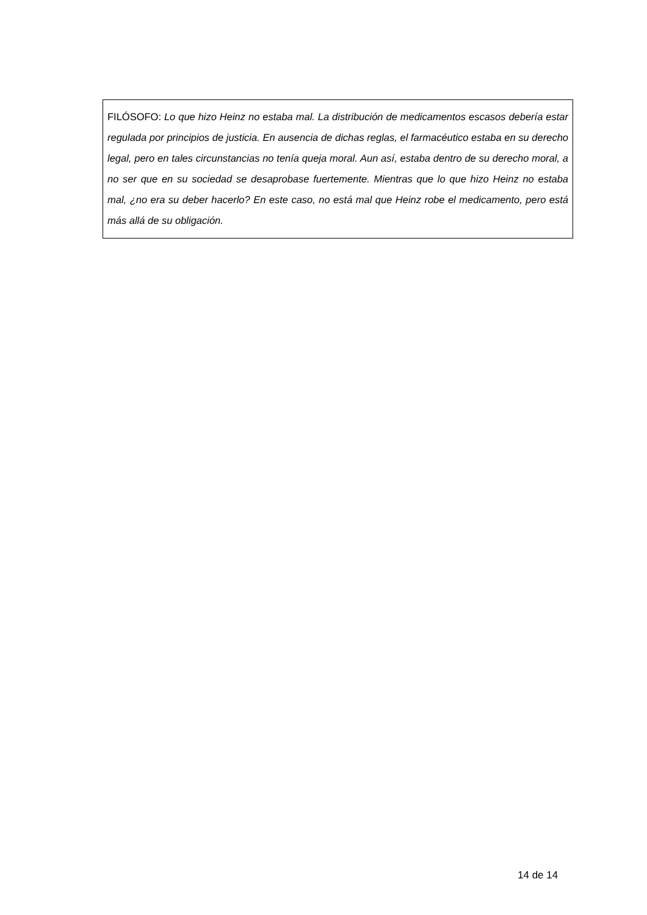FILÓSOFO: Lo que hizo Heinz no estaba mal. La distribución de medicamentos escasos debería estar regulada por principios de justicia. En ausencia de dichas reglas, el farmacéutico estaba en su derecho legal, pero en tales circunstancias no tenía queja moral. Aun así, estaba dentro de su derecho moral, a no ser que en su sociedad se desaprobase fuertemente. Mientras que lo que hizo Heinz no estaba mal, ¿no era su deber hacerlo? En este caso, no está mal que Heinz robe el medicamento, pero está más allá de su obligación.
14 de 14